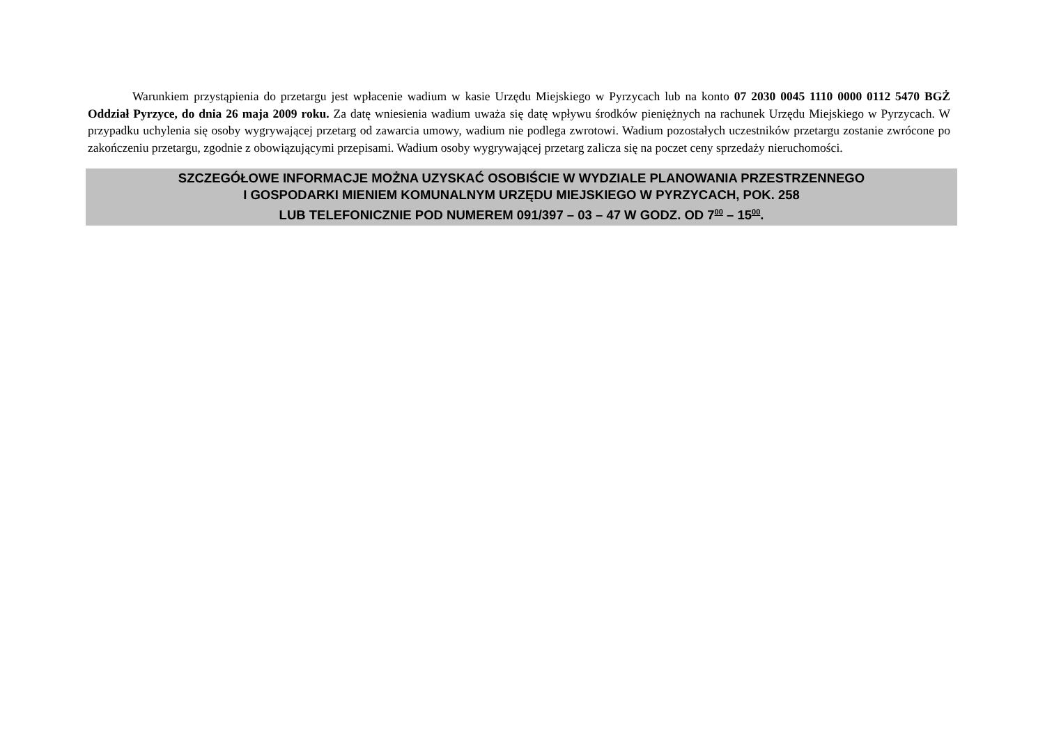Warunkiem przystąpienia do przetargu jest wpłacenie wadium w kasie Urzędu Miejskiego w Pyrzycach lub na konto 07 2030 0045 1110 0000 0112 5470 BGŻ Oddział Pyrzyce, do dnia 26 maja 2009 roku. Za datę wniesienia wadium uważa się datę wpływu środków pieniężnych na rachunek Urzędu Miejskiego w Pyrzycach. W przypadku uchylenia się osoby wygrywającej przetarg od zawarcia umowy, wadium nie podlega zwrotowi. Wadium pozostałych uczestników przetargu zostanie zwrócone po zakończeniu przetargu, zgodnie z obowiązującymi przepisami. Wadium osoby wygrywającej przetarg zalicza się na poczet ceny sprzedaży nieruchomości.
SZCZEGÓŁOWE INFORMACJE MOŻNA UZYSKAĆ OSOBIŚCIE W WYDZIALE PLANOWANIA PRZESTRZENNEGO
I GOSPODARKI MIENIEM KOMUNALNYM URZĘDU MIEJSKIEGO W PYRZYCACH, POK. 258
LUB TELEFONICZNIE POD NUMEREM 091/397 – 03 – 47 W GODZ. OD 7<sup>00</sup> – 15<sup>00</sup>.